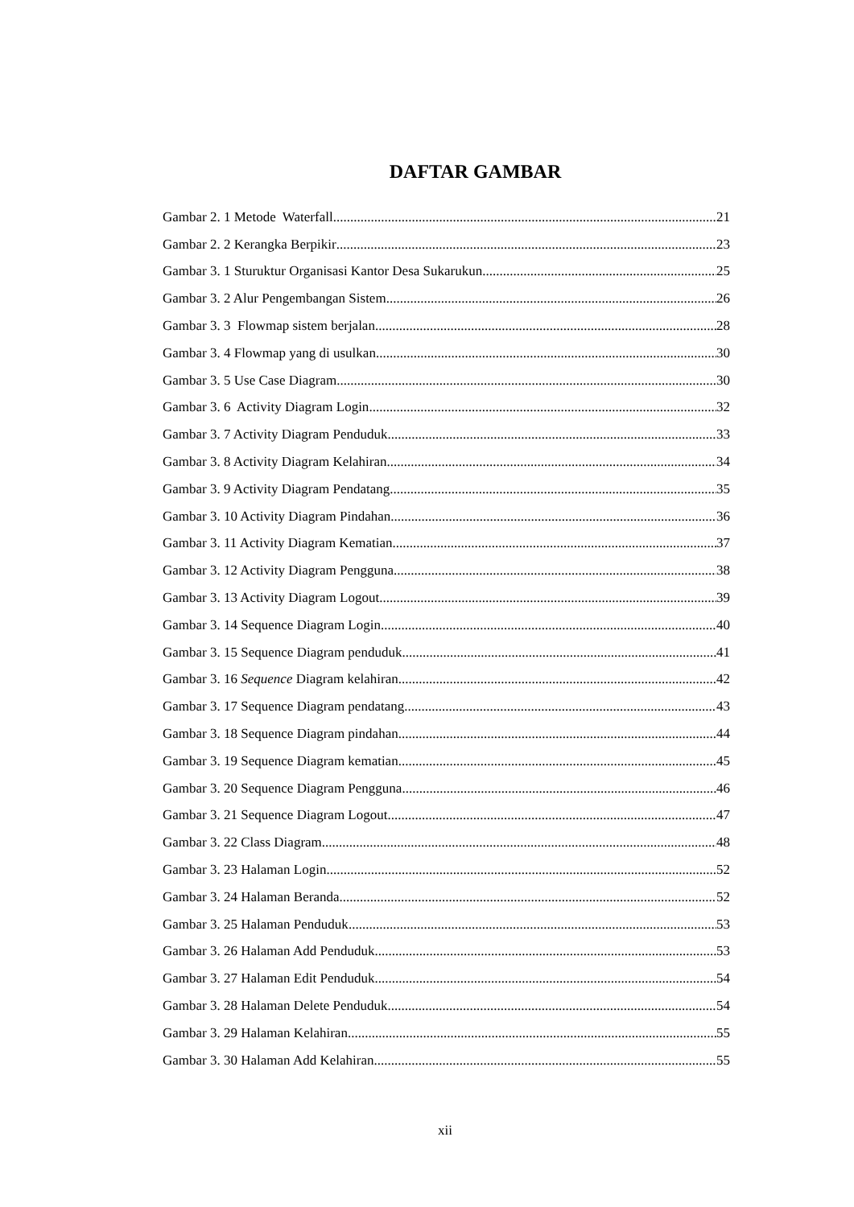DAFTAR GAMBAR
Gambar 2. 1 Metode Waterfall 21
Gambar 2. 2 Kerangka Berpikir 23
Gambar 3. 1 Sturuktur Organisasi Kantor Desa Sukarukun 25
Gambar 3. 2 Alur Pengembangan Sistem 26
Gambar 3. 3 Flowmap sistem berjalan 28
Gambar 3. 4 Flowmap yang di usulkan 30
Gambar 3. 5 Use Case Diagram 30
Gambar 3. 6 Activity Diagram Login 32
Gambar 3. 7 Activity Diagram Penduduk 33
Gambar 3. 8 Activity Diagram Kelahiran 34
Gambar 3. 9 Activity Diagram Pendatang 35
Gambar 3. 10 Activity Diagram Pindahan 36
Gambar 3. 11 Activity Diagram Kematian 37
Gambar 3. 12 Activity Diagram Pengguna 38
Gambar 3. 13 Activity Diagram Logout 39
Gambar 3. 14 Sequence Diagram Login 40
Gambar 3. 15 Sequence Diagram penduduk 41
Gambar 3. 16 Sequence Diagram kelahiran 42
Gambar 3. 17 Sequence Diagram pendatang 43
Gambar 3. 18 Sequence Diagram pindahan 44
Gambar 3. 19 Sequence Diagram kematian 45
Gambar 3. 20 Sequence Diagram Pengguna 46
Gambar 3. 21 Sequence Diagram Logout 47
Gambar 3. 22 Class Diagram 48
Gambar 3. 23 Halaman Login 52
Gambar 3. 24 Halaman Beranda 52
Gambar 3. 25 Halaman Penduduk 53
Gambar 3. 26 Halaman Add Penduduk 53
Gambar 3. 27 Halaman Edit Penduduk 54
Gambar 3. 28 Halaman Delete Penduduk 54
Gambar 3. 29 Halaman Kelahiran 55
Gambar 3. 30 Halaman Add Kelahiran 55
xii